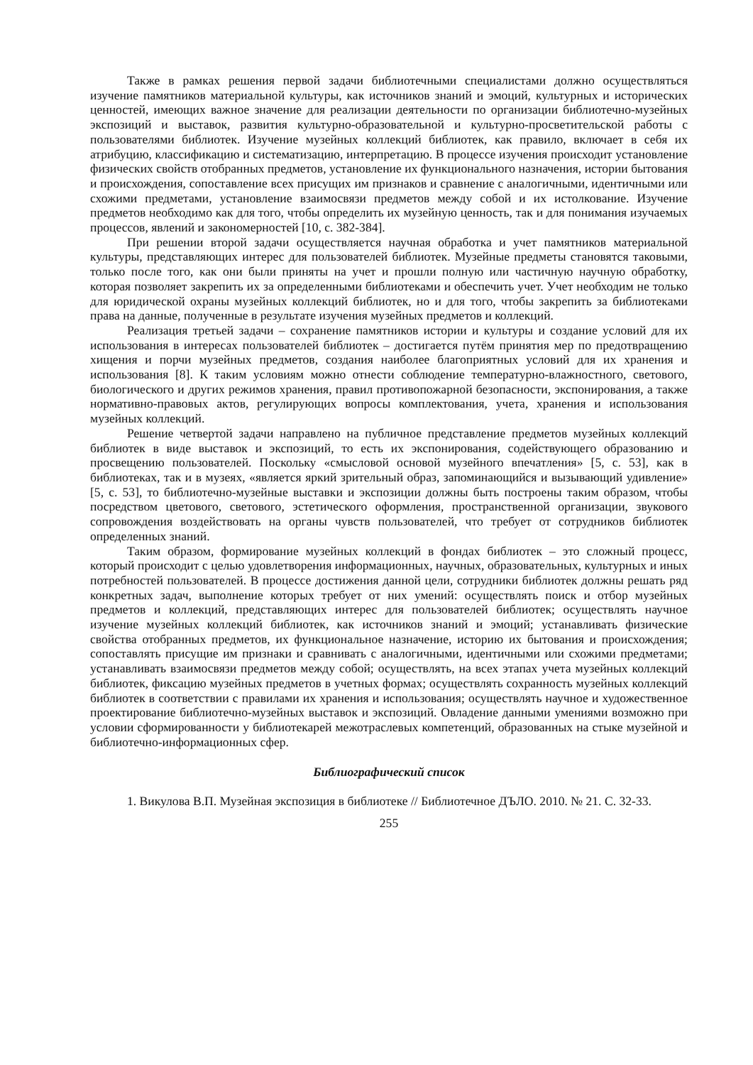Также в рамках решения первой задачи библиотечными специалистами должно осуществляться изучение памятников материальной культуры, как источников знаний и эмоций, культурных и исторических ценностей, имеющих важное значение для реализации деятельности по организации библиотечно-музейных экспозиций и выставок, развития культурно-образовательной и культурно-просветительской работы с пользователями библиотек. Изучение музейных коллекций библиотек, как правило, включает в себя их атрибуцию, классификацию и систематизацию, интерпретацию. В процессе изучения происходит установление физических свойств отобранных предметов, установление их функционального назначения, истории бытования и происхождения, сопоставление всех присущих им признаков и сравнение с аналогичными, идентичными или схожими предметами, установление взаимосвязи предметов между собой и их истолкование. Изучение предметов необходимо как для того, чтобы определить их музейную ценность, так и для понимания изучаемых процессов, явлений и закономерностей [10, с. 382-384].
При решении второй задачи осуществляется научная обработка и учет памятников материальной культуры, представляющих интерес для пользователей библиотек. Музейные предметы становятся таковыми, только после того, как они были приняты на учет и прошли полную или частичную научную обработку, которая позволяет закрепить их за определенными библиотеками и обеспечить учет. Учет необходим не только для юридической охраны музейных коллекций библиотек, но и для того, чтобы закрепить за библиотеками права на данные, полученные в результате изучения музейных предметов и коллекций.
Реализация третьей задачи – сохранение памятников истории и культуры и создание условий для их использования в интересах пользователей библиотек – достигается путём принятия мер по предотвращению хищения и порчи музейных предметов, создания наиболее благоприятных условий для их хранения и использования [8]. К таким условиям можно отнести соблюдение температурно-влажностного, светового, биологического и других режимов хранения, правил противопожарной безопасности, экспонирования, а также нормативно-правовых актов, регулирующих вопросы комплектования, учета, хранения и использования музейных коллекций.
Решение четвертой задачи направлено на публичное представление предметов музейных коллекций библиотек в виде выставок и экспозиций, то есть их экспонирования, содействующего образованию и просвещению пользователей. Поскольку «смысловой основой музейного впечатления» [5, с. 53], как в библиотеках, так и в музеях, «является яркий зрительный образ, запоминающийся и вызывающий удивление» [5, с. 53], то библиотечно-музейные выставки и экспозиции должны быть построены таким образом, чтобы посредством цветового, светового, эстетического оформления, пространственной организации, звукового сопровождения воздействовать на органы чувств пользователей, что требует от сотрудников библиотек определенных знаний.
Таким образом, формирование музейных коллекций в фондах библиотек – это сложный процесс, который происходит с целью удовлетворения информационных, научных, образовательных, культурных и иных потребностей пользователей. В процессе достижения данной цели, сотрудники библиотек должны решать ряд конкретных задач, выполнение которых требует от них умений: осуществлять поиск и отбор музейных предметов и коллекций, представляющих интерес для пользователей библиотек; осуществлять научное изучение музейных коллекций библиотек, как источников знаний и эмоций; устанавливать физические свойства отобранных предметов, их функциональное назначение, историю их бытования и происхождения; сопоставлять присущие им признаки и сравнивать с аналогичными, идентичными или схожими предметами; устанавливать взаимосвязи предметов между собой; осуществлять, на всех этапах учета музейных коллекций библиотек, фиксацию музейных предметов в учетных формах; осуществлять сохранность музейных коллекций библиотек в соответствии с правилами их хранения и использования; осуществлять научное и художественное проектирование библиотечно-музейных выставок и экспозиций. Овладение данными умениями возможно при условии сформированности у библиотекарей межотраслевых компетенций, образованных на стыке музейной и библиотечно-информационных сфер.
Библиографический список
1. Викулова В.П. Музейная экспозиция в библиотеке // Библиотечное ДЪЛО. 2010. № 21. С. 32-33.
255